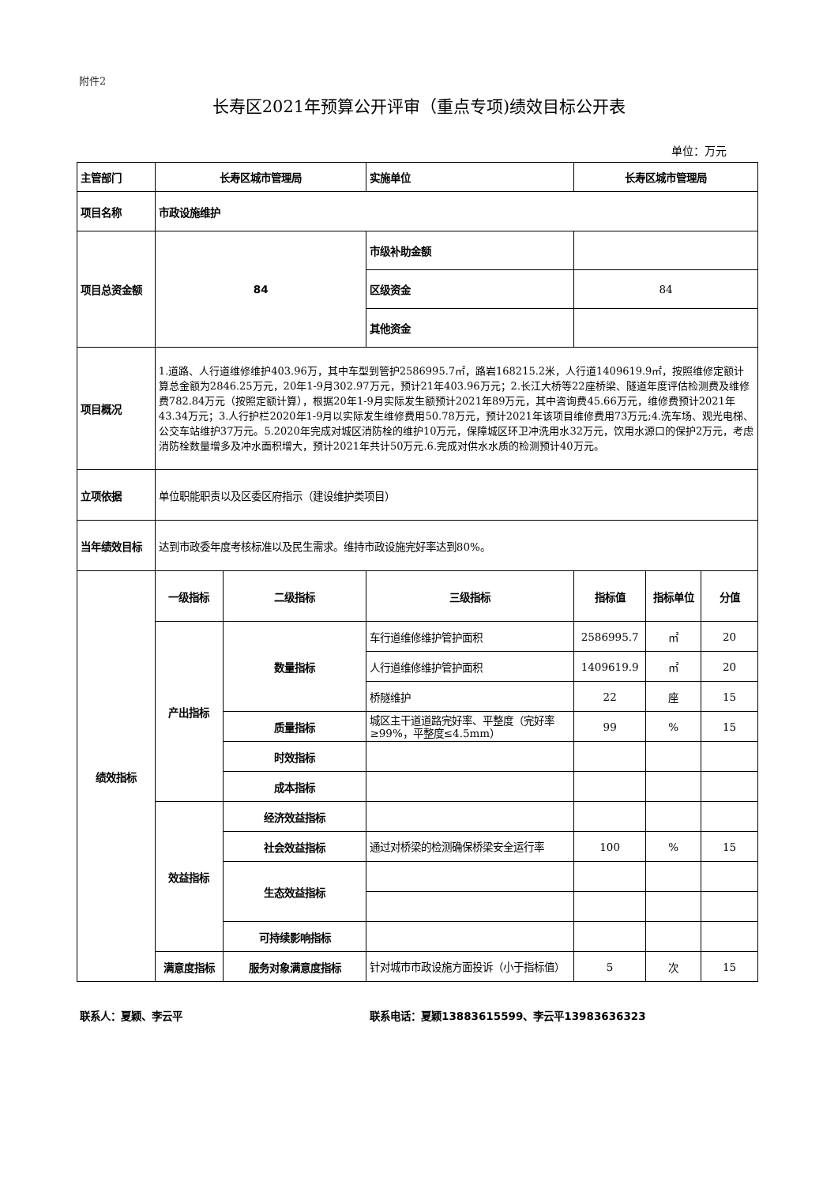附件2
长寿区2021年预算公开评审（重点专项)绩效目标公开表
单位：万元
| 主管部门 | 长寿区城市管理局 | | 实施单位 | 长寿区城市管理局 | | |
| 项目名称 | 市政设施维护 | | | | | |
| 项目总资金额 | 84 | | 市级补助金额 | | | |
| | | | 区级资金 | 84 | | |
| | | | 其他资金 | | | |
| 项目概况 | 1.道路、人行道维修维护403.96万，其中车型到管护2586995.7㎡，路岩168215.2米，人行道1409619.9㎡，按照维修定额计算总金额为2846.25万元，20年1-9月302.97万元，预计21年403.96万元；2.长江大桥等22座桥梁、隧道年度评估检测费及维修费782.84万元（按照定额计算），根据20年1-9月实际发生额预计2021年89万元，其中咨询费45.66万元，维修费预计2021年43.34万元；3.人行护栏2020年1-9月以实际发生维修费用50.78万元，预计2021年该项目维修费用73万元;4.洗车场、观光电梯、公交车站维护37万元。5.2020年完成对城区消防栓的维护10万元，保障城区环卫冲洗用水32万元，饮用水源口的保护2万元，考虑消防栓数量增多及冲水面积增大，预计2021年共计50万元.6.完成对供水水质的检测预计40万元。 | | | | | |
| 立项依据 | 单位职能职责以及区委区府指示（建设维护类项目） | | | | | |
| 当年绩效目标 | 达到市政委年度考核标准以及民生需求。维持市政设施完好率达到80%。 | | | | | |
| 绩效指标 | 一级指标 | 二级指标 | 三级指标 | 指标值 | 指标单位 | 分值 |
| | 产出指标 | 数量指标 | 车行道维修维护管护面积 | 2586995.7 | ㎡ | 20 |
| | | | 人行道维修维护管护面积 | 1409619.9 | ㎡ | 20 |
| | | | 桥隧维护 | 22 | 座 | 15 |
| | | 质量指标 | 城区主干道道路完好率、平整度（完好率≥99%，平整度≤4.5mm） | 99 | % | 15 |
| | | 时效指标 | | | | |
| | | 成本指标 | | | | |
| | 效益指标 | 经济效益指标 | | | | |
| | | 社会效益指标 | 通过对桥梁的检测确保桥梁安全运行率 | 100 | % | 15 |
| | | 生态效益指标 | | | | |
| | | 可持续影响指标 | | | | |
| | 满意度指标 | 服务对象满意度指标 | 针对城市市政设施方面投诉（小于指标值） | 5 | 次 | 15 |
联系人：夏颖、李云平
联系电话：夏颖13883615599、李云平13983636323